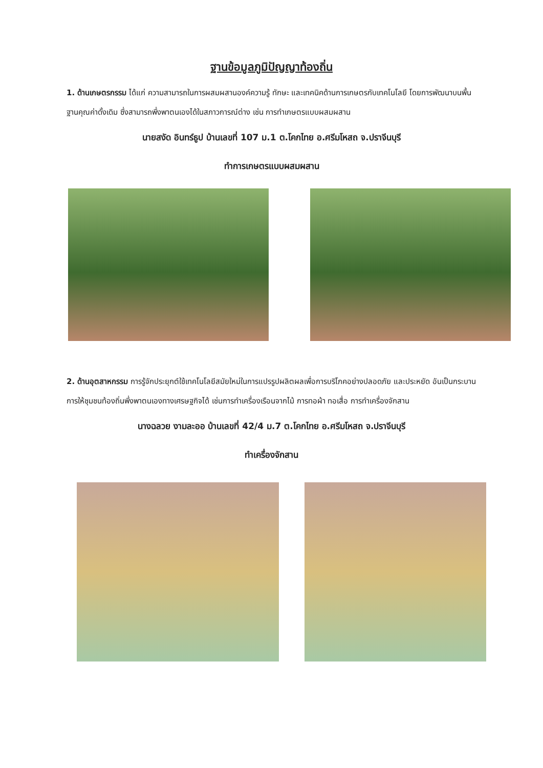ฐานข้อมูลภูมิปัญญาท้องถิ่น
1. ด้านเกษตรกรรม ได้แก่ ความสามารถในการผสมผสานองค์ความรู้ ทักษะ และเทคนิคด้านการเกษตรกับเทคโนโลยี โดยการพัฒนาบนพื้นฐานคุณค่าดั้งเดิม ซึ่งสามารถพึ่งพาตนเองได้ในสภาวการณ์ต่าง เช่น การทำเกษตรแบบผสมผสาน
นายสงัด อินทร์ธูป บ้านเลขที่ 107 ม.1 ต.โคกไทย อ.ศรีมโหสถ จ.ปราจีนบุรี
ทำการเกษตรแบบผสมผสาน
2. ด้านอุตสาหกรรม การรู้จักประยุกต์ใช้เทคโนโลยีสมัยใหม่ในการแปรรูปผลิตผลเพื่อการบริโภคอย่างปลอดภัย และประหยัด อันเป็นกระบานการให้ชุมชนท้องถิ่นพึ่งพาตนเองทางเศรษฐกิจได้ เช่นการทำเครื่องเรือนจากไม้ การทอผ้า ทอเสื่อ การทำเครื่องจักสาน
นางฉลวย งามละออ บ้านเลขที่ 42/4 ม.7 ต.โคกไทย อ.ศรีมโหสถ จ.ปราจีนบุรี
ทำเครื่องจักสาน